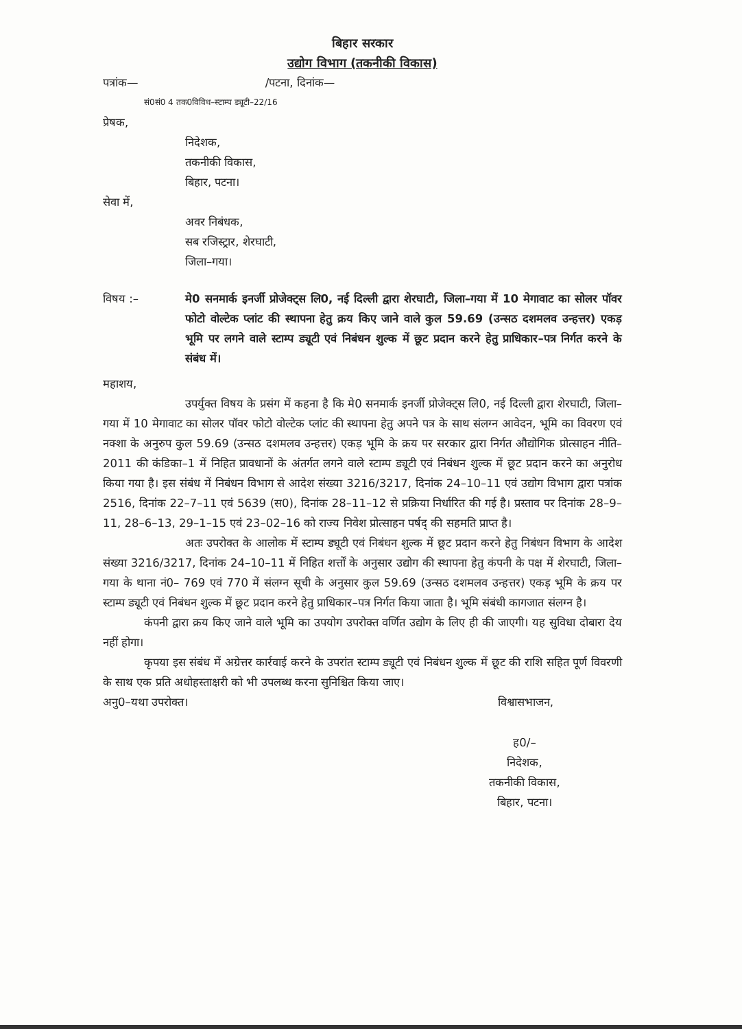बिहार सरकार
उद्योग विभाग (तकनीकी विकास)
पत्रांक— /पटना, दिनांक—
सं0सं0 4 तक0विविध–स्टाम्प ड्यूटी–22/16
प्रेषक,
निदेशक,
तकनीकी विकास,
बिहार, पटना।
सेवा में,
अवर निबंधक,
सब रजिस्ट्रार, शेरघाटी,
जिला–गया।
विषय :– मे0 सनमार्क इनर्जी प्रोजेक्ट्स लि0, नई दिल्ली द्वारा शेरघाटी, जिला–गया में 10 मेगावाट का सोलर पॉवर फोटो वोल्टेक प्लांट की स्थापना हेतु क्रय किए जाने वाले कुल 59.69 (उन्सठ दशमलव उन्हत्तर) एकड़ भूमि पर लगने वाले स्टाम्प ड्यूटी एवं निबंधन शुल्क में छूट प्रदान करने हेतु प्राधिकार–पत्र निर्गत करने के संबंध में।
महाशय,
उपर्युक्त विषय के प्रसंग में कहना है कि मे0 सनमार्क इनर्जी प्रोजेक्ट्स लि0, नई दिल्ली द्वारा शेरघाटी, जिला–गया में 10 मेगावाट का सोलर पॉवर फोटो वोल्टेक प्लांट की स्थापना हेतु अपने पत्र के साथ संलग्न आवेदन, भूमि का विवरण एवं नक्शा के अनुरुप कुल 59.69 (उन्सठ दशमलव उन्हत्तर) एकड़ भूमि के क्रय पर सरकार द्वारा निर्गत औद्योगिक प्रोत्साहन नीति–2011 की कंडिका–1 में निहित प्रावधानों के अंतर्गत लगने वाले स्टाम्प ड्यूटी एवं निबंधन शुल्क में छूट प्रदान करने का अनुरोध किया गया है। इस संबंध में निबंधन विभाग से आदेश संख्या 3216/3217, दिनांक 24–10–11 एवं उद्योग विभाग द्वारा पत्रांक 2516, दिनांक 22–7–11 एवं 5639 (स0), दिनांक 28–11–12 से प्रक्रिया निर्धारित की गई है। प्रस्ताव पर दिनांक 28–9–11, 28–6–13, 29–1–15 एवं 23–02–16 को राज्य निवेश प्रोत्साहन पर्षद् की सहमति प्राप्त है।
अतः उपरोक्त के आलोक में स्टाम्प ड्यूटी एवं निबंधन शुल्क में छूट प्रदान करने हेतु निबंधन विभाग के आदेश संख्या 3216/3217, दिनांक 24–10–11 में निहित शर्त्तों के अनुसार उद्योग की स्थापना हेतु कंपनी के पक्ष में शेरघाटी, जिला–गया के थाना नं0– 769 एवं 770 में संलग्न सूची के अनुसार कुल 59.69 (उन्सठ दशमलव उन्हत्तर) एकड़ भूमि के क्रय पर स्टाम्प ड्यूटी एवं निबंधन शुल्क में छूट प्रदान करने हेतु प्राधिकार–पत्र निर्गत किया जाता है। भूमि संबंधी कागजात संलग्न है।
कंपनी द्वारा क्रय किए जाने वाले भूमि का उपयोग उपरोक्त वर्णित उद्योग के लिए ही की जाएगी। यह सुविधा दोबारा देय नहीं होगा।
कृपया इस संबंध में अग्रेत्तर कार्रवाई करने के उपरांत स्टाम्प ड्यूटी एवं निबंधन शुल्क में छूट की राशि सहित पूर्ण विवरणी के साथ एक प्रति अधोहस्ताक्षरी को भी उपलब्ध करना सुनिश्चित किया जाए।
अनु0–यथा उपरोक्त। विश्वासभाजन,
ह0/–
निदेशक,
तकनीकी विकास,
बिहार, पटना।